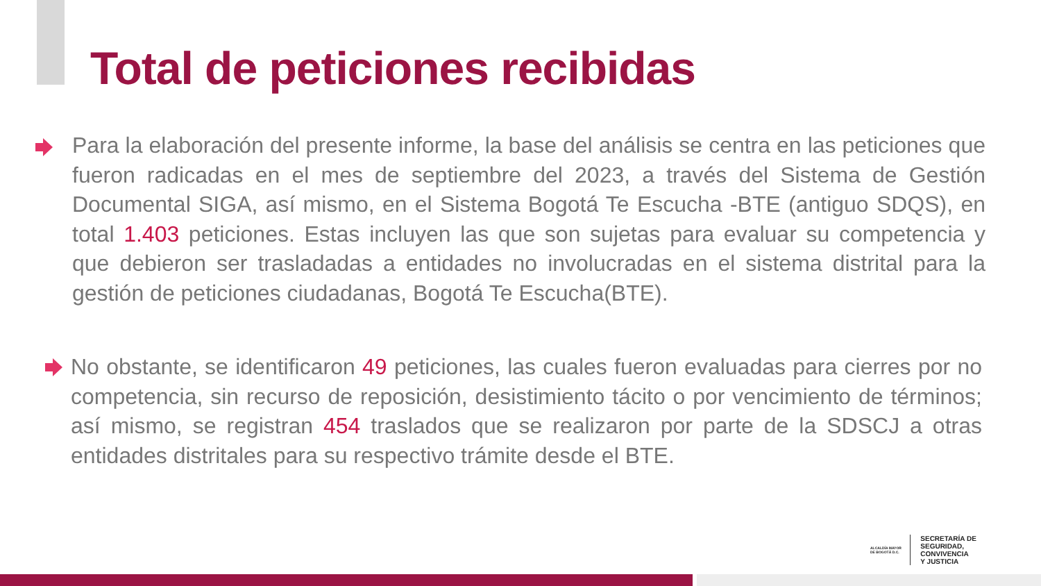Total de peticiones recibidas
Para la elaboración del presente informe, la base del análisis se centra en las peticiones que fueron radicadas en el mes de septiembre del 2023, a través del Sistema de Gestión Documental SIGA, así mismo, en el Sistema Bogotá Te Escucha -BTE (antiguo SDQS), en total 1.403 peticiones. Estas incluyen las que son sujetas para evaluar su competencia y que debieron ser trasladadas a entidades no involucradas en el sistema distrital para la gestión de peticiones ciudadanas, Bogotá Te Escucha(BTE).
No obstante, se identificaron 49 peticiones, las cuales fueron evaluadas para cierres por no competencia, sin recurso de reposición, desistimiento tácito o por vencimiento de términos; así mismo, se registran 454 traslados que se realizaron por parte de la SDSCJ a otras entidades distritales para su respectivo trámite desde el BTE.
ALCALDÍA MAYOR DE BOGOTÁ D.C.
SECRETARÍA DE
SEGURIDAD, CONVIVENCIA
Y JUSTICIA